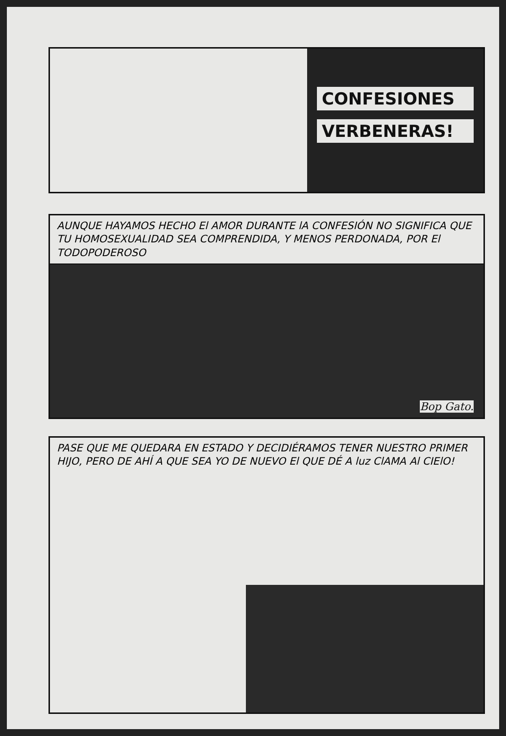CONFESIONES
VERBENERAS!
AUNQUE HAYAMOS HECHO El AMOR DURANTE lA CONFESIÓN NO SIGNIFICA QUE TU HOMOSEXUALIDAD SEA COMPRENDIDA, Y MENOS PERDONADA, POR El TODOPODEROSO
Bop Gato.
PASE QUE ME QUEDARA EN ESTADO Y DECIDIÉRAMOS TENER NUESTRO PRIMER HIJO, PERO DE AHÍ A QUE SEA YO DE NUEVO El QUE DÉ A luz ClAMA Al CIElO!